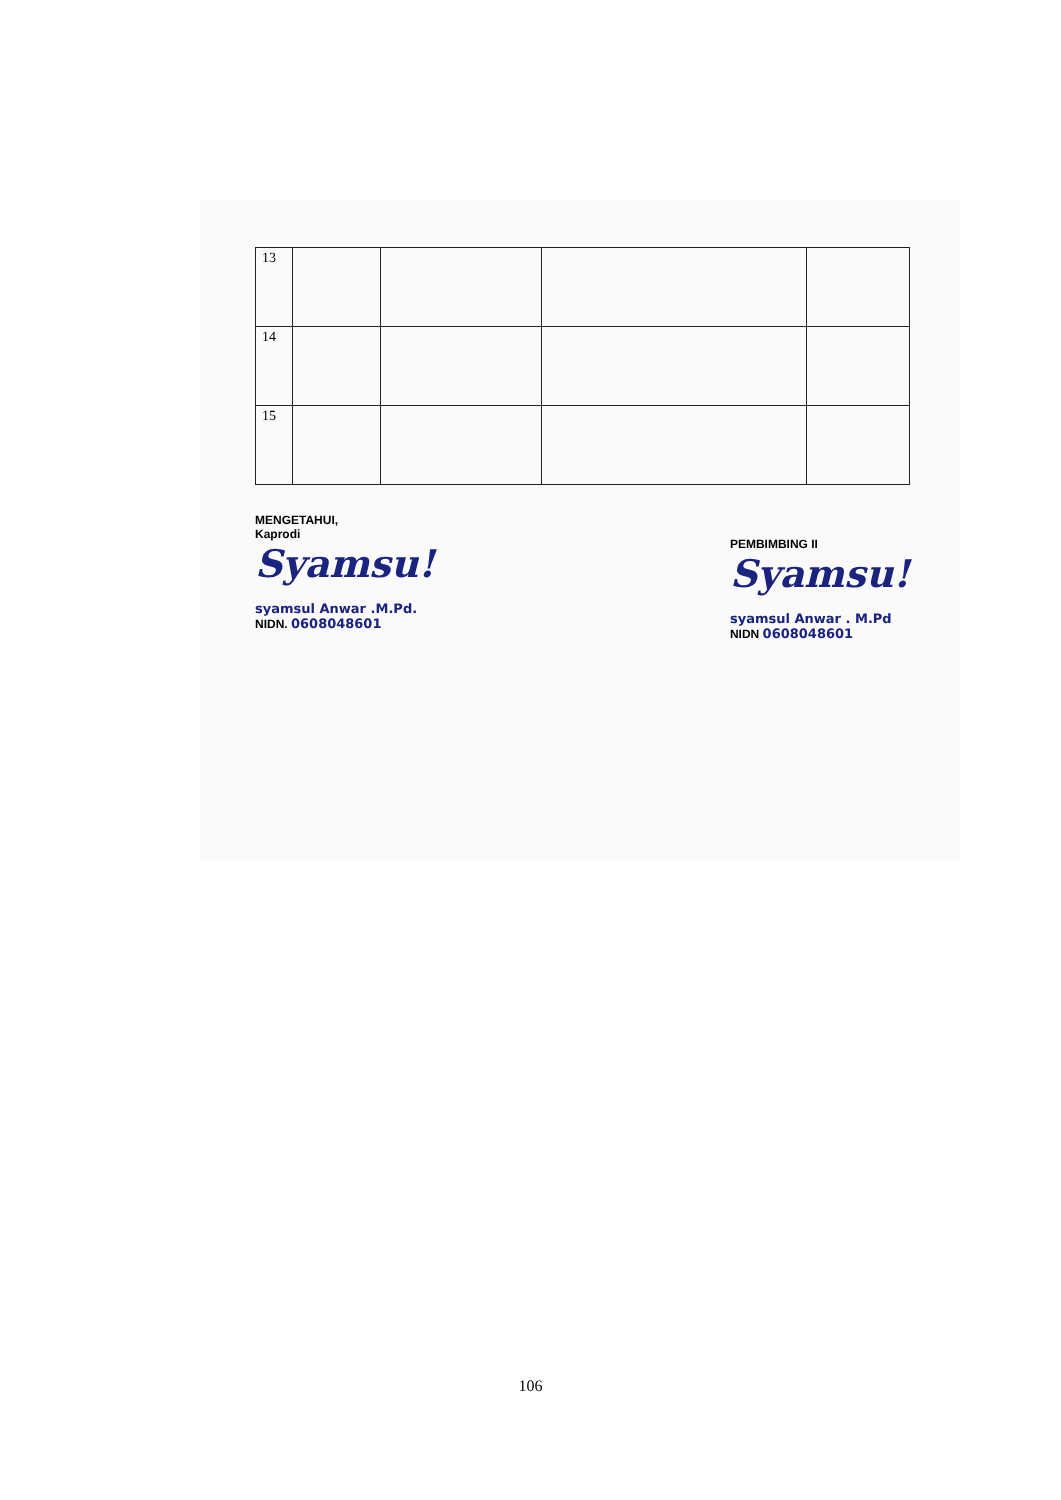| 13 | | | | |
| 14 | | | | |
| 15 | | | | |
MENGETAHUI,
Kaprodi
Syamsu!
syamsul Anwar .M.Pd.
NIDN. 0608048601
PEMBIMBING II
Syamsu!
syamsul Anwar . M.Pd
NIDN 0608048601
106